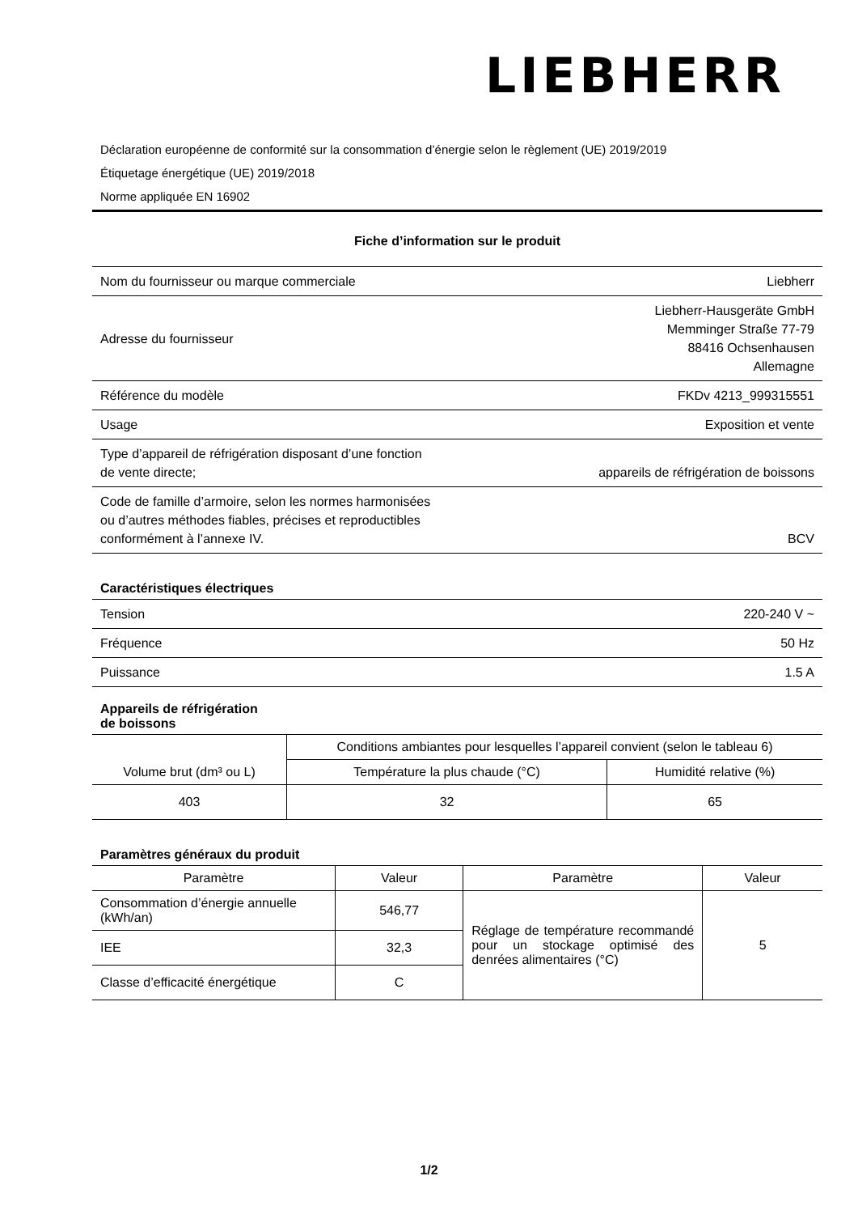LIEBHERR
Déclaration européenne de conformité sur la consommation d’énergie selon le règlement (UE) 2019/2019
Étiquetage énergétique (UE) 2019/2018
Norme appliquée EN 16902
Fiche d’information sur le produit
| Nom du fournisseur ou marque commerciale | Liebherr |
| Adresse du fournisseur | Liebherr-Hausgeräte GmbH Memminger Straße 77-79 88416 Ochsenhausen Allemagne |
| Référence du modèle | FKDv 4213_999315551 |
| Usage | Exposition et vente |
| Type d’appareil de réfrigération disposant d’une fonction de vente directe; | appareils de réfrigération de boissons |
| Code de famille d’armoire, selon les normes harmonisées ou d’autres méthodes fiables, précises et reproductibles conformément à l’annexe IV. | BCV |
Caractéristiques électriques
| Tension | 220-240 V ~ |
| Fréquence | 50 Hz |
| Puissance | 1.5 A |
Appareils de réfrigération
de boissons
| Volume brut (dm³ ou L) | Conditions ambiantes pour lesquelles l’appareil convient (selon le tableau 6) | |
| --- | --- | --- |
| | Température la plus chaude (°C) | Humidité relative (%) |
| 403 | 32 | 65 |
Paramètres généraux du produit
| Paramètre | Valeur | Paramètre | Valeur |
| --- | --- | --- | --- |
| Consommation d’énergie annuelle (kWh/an) | 546,77 | Réglage de température recommandé pour un stockage optimisé des denrées alimentaires (°C) | 5 |
| IEE | 32,3 | | |
| Classe d’efficacité énergétique | C | | |
1/2